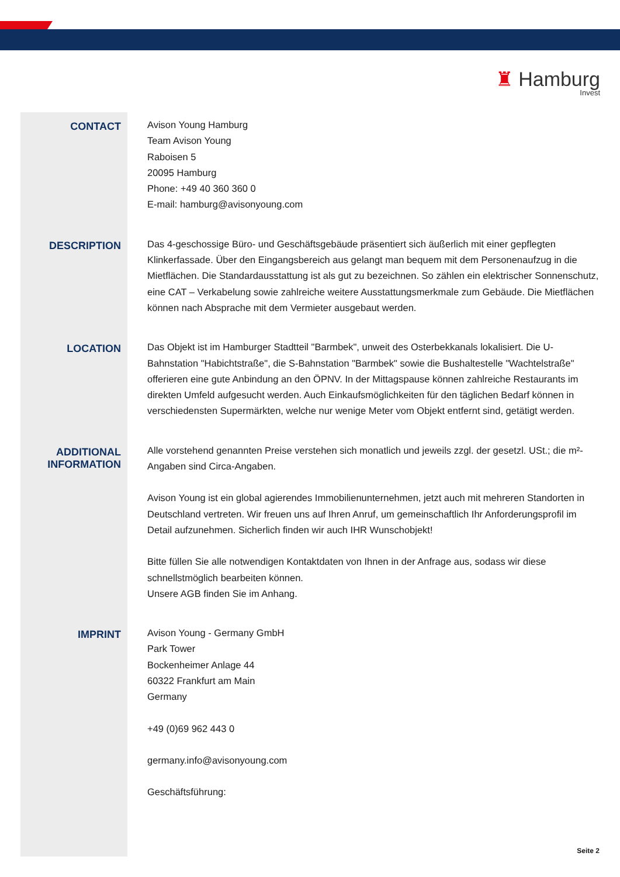♜ Hamburg
Invest
CONTACT
Avison Young Hamburg
Team Avison Young
Raboisen 5
20095 Hamburg
Phone: +49 40 360 360 0
E-mail: hamburg@avisonyoung.com
DESCRIPTION
Das 4-geschossige Büro- und Geschäftsgebäude präsentiert sich äußerlich mit einer gepflegten Klinkerfassade. Über den Eingangsbereich aus gelangt man bequem mit dem Personenaufzug in die Mietflächen. Die Standardausstattung ist als gut zu bezeichnen. So zählen ein elektrischer Sonnenschutz, eine CAT – Verkabelung sowie zahlreiche weitere Ausstattungsmerkmale zum Gebäude. Die Mietflächen können nach Absprache mit dem Vermieter ausgebaut werden.
LOCATION
Das Objekt ist im Hamburger Stadtteil "Barmbek", unweit des Osterbekkanals lokalisiert. Die U-Bahnstation "Habichtstraße", die S-Bahnstation "Barmbek" sowie die Bushaltestelle "Wachtelstraße" offerieren eine gute Anbindung an den ÖPNV. In der Mittagspause können zahlreiche Restaurants im direkten Umfeld aufgesucht werden. Auch Einkaufsmöglichkeiten für den täglichen Bedarf können in verschiedensten Supermärkten, welche nur wenige Meter vom Objekt entfernt sind, getätigt werden.
ADDITIONAL INFORMATION
Alle vorstehend genannten Preise verstehen sich monatlich und jeweils zzgl. der gesetzl. USt.; die m²-Angaben sind Circa-Angaben.
Avison Young ist ein global agierendes Immobilienunternehmen, jetzt auch mit mehreren Standorten in Deutschland vertreten. Wir freuen uns auf Ihren Anruf, um gemeinschaftlich Ihr Anforderungsprofil im Detail aufzunehmen. Sicherlich finden wir auch IHR Wunschobjekt!
Bitte füllen Sie alle notwendigen Kontaktdaten von Ihnen in der Anfrage aus, sodass wir diese schnellstmöglich bearbeiten können.
Unsere AGB finden Sie im Anhang.
IMPRINT
Avison Young - Germany GmbH
Park Tower
Bockenheimer Anlage 44
60322 Frankfurt am Main
Germany
+49 (0)69 962 443 0
germany.info@avisonyoung.com
Geschäftsführung:
Seite 2